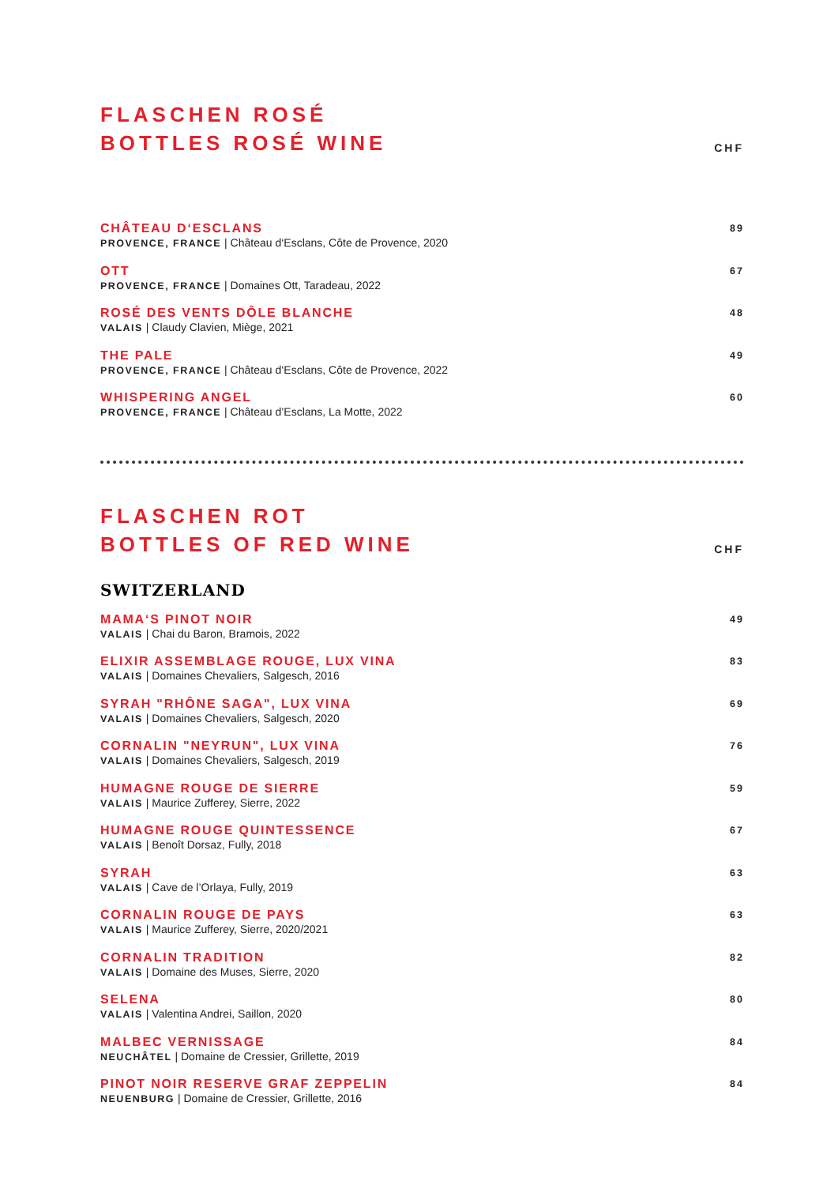FLASCHEN ROSÉ
BOTTLES ROSÉ WINE
CHF
CHÂTEAU D‘ESCLANS
PROVENCE, FRANCE | Château d‘Esclans, Côte de Provence, 2020
89
OTT
PROVENCE, FRANCE | Domaines Ott, Taradeau, 2022
67
ROSÉ DES VENTS DÔLE BLANCHE
VALAIS | Claudy Clavien, Miège, 2021
48
THE PALE
PROVENCE, FRANCE | Château d‘Esclans, Côte de Provence, 2022
49
WHISPERING ANGEL
PROVENCE, FRANCE | Château d’Esclans, La Motte, 2022
60
FLASCHEN ROT
BOTTLES OF RED WINE
CHF
SWITZERLAND
MAMA‘S PINOT NOIR
VALAIS | Chai du Baron, Bramois, 2022
49
ELIXIR ASSEMBLAGE ROUGE, LUX VINA
VALAIS | Domaines Chevaliers, Salgesch, 2016
83
SYRAH "RHÔNE SAGA", LUX VINA
VALAIS | Domaines Chevaliers, Salgesch, 2020
69
CORNALIN "NEYRUN", LUX VINA
VALAIS | Domaines Chevaliers, Salgesch, 2019
76
HUMAGNE ROUGE DE SIERRE
VALAIS | Maurice Zufferey, Sierre, 2022
59
HUMAGNE ROUGE QUINTESSENCE
VALAIS | Benoît Dorsaz, Fully, 2018
67
SYRAH
VALAIS | Cave de l’Orlaya, Fully, 2019
63
CORNALIN ROUGE DE PAYS
VALAIS | Maurice Zufferey, Sierre, 2020/2021
63
CORNALIN TRADITION
VALAIS | Domaine des Muses, Sierre, 2020
82
SELENA
VALAIS | Valentina Andrei, Saillon, 2020
80
MALBEC VERNISSAGE
NEUCHÂTEL | Domaine de Cressier, Grillette, 2019
84
PINOT NOIR RESERVE GRAF ZEPPELIN
NEUENBURG | Domaine de Cressier, Grillette, 2016
84